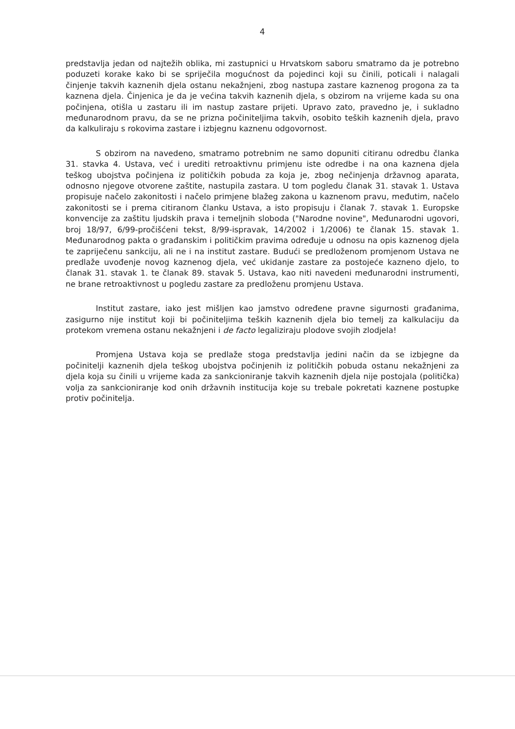4
predstavlja jedan od najtežih oblika, mi zastupnici u Hrvatskom saboru smatramo da je potrebno poduzeti korake kako bi se spriječila mogućnost da pojedinci koji su činili, poticali i nalagali činjenje takvih kaznenih djela ostanu nekažnjeni, zbog nastupa zastare kaznenog progona za ta kaznena djela. Činjenica je da je većina takvih kaznenih djela, s obzirom na vrijeme kada su ona počinjena, otišla u zastaru ili im nastup zastare prijeti. Upravo zato, pravedno je, i sukladno međunarodnom pravu, da se ne prizna počiniteljima takvih, osobito teških kaznenih djela, pravo da kalkuliraju s rokovima zastare i izbjegnu kaznenu odgovornost.
S obzirom na navedeno, smatramo potrebnim ne samo dopuniti citiranu odredbu članka 31. stavka 4. Ustava, već i urediti retroaktivnu primjenu iste odredbe i na ona kaznena djela teškog ubojstva počinjena iz političkih pobuda za koja je, zbog nečinjenja državnog aparata, odnosno njegove otvorene zaštite, nastupila zastara. U tom pogledu članak 31. stavak 1. Ustava propisuje načelo zakonitosti i načelo primjene blažeg zakona u kaznenom pravu, međutim, načelo zakonitosti se i prema citiranom članku Ustava, a isto propisuju i članak 7. stavak 1. Europske konvencije za zaštitu ljudskih prava i temeljnih sloboda ("Narodne novine", Međunarodni ugovori, broj 18/97, 6/99-pročišćeni tekst, 8/99-ispravak, 14/2002 i 1/2006) te članak 15. stavak 1. Međunarodnog pakta o građanskim i političkim pravima određuje u odnosu na opis kaznenog djela te zapriječenu sankciju, ali ne i na institut zastare. Budući se predloženom promjenom Ustava ne predlaže uvođenje novog kaznenog djela, već ukidanje zastare za postojeće kazneno djelo, to članak 31. stavak 1. te članak 89. stavak 5. Ustava, kao niti navedeni međunarodni instrumenti, ne brane retroaktivnost u pogledu zastare za predloženu promjenu Ustava.
Institut zastare, iako jest mišljen kao jamstvo određene pravne sigurnosti građanima, zasigurno nije institut koji bi počiniteljima teških kaznenih djela bio temelj za kalkulaciju da protekom vremena ostanu nekažnjeni i de facto legaliziraju plodove svojih zlodjela!
Promjena Ustava koja se predlaže stoga predstavlja jedini način da se izbjegne da počinitelji kaznenih djela teškog ubojstva počinjenih iz političkih pobuda ostanu nekažnjeni za djela koja su činili u vrijeme kada za sankcioniranje takvih kaznenih djela nije postojala (politička) volja za sankcioniranje kod onih državnih institucija koje su trebale pokretati kaznene postupke protiv počinitelja.